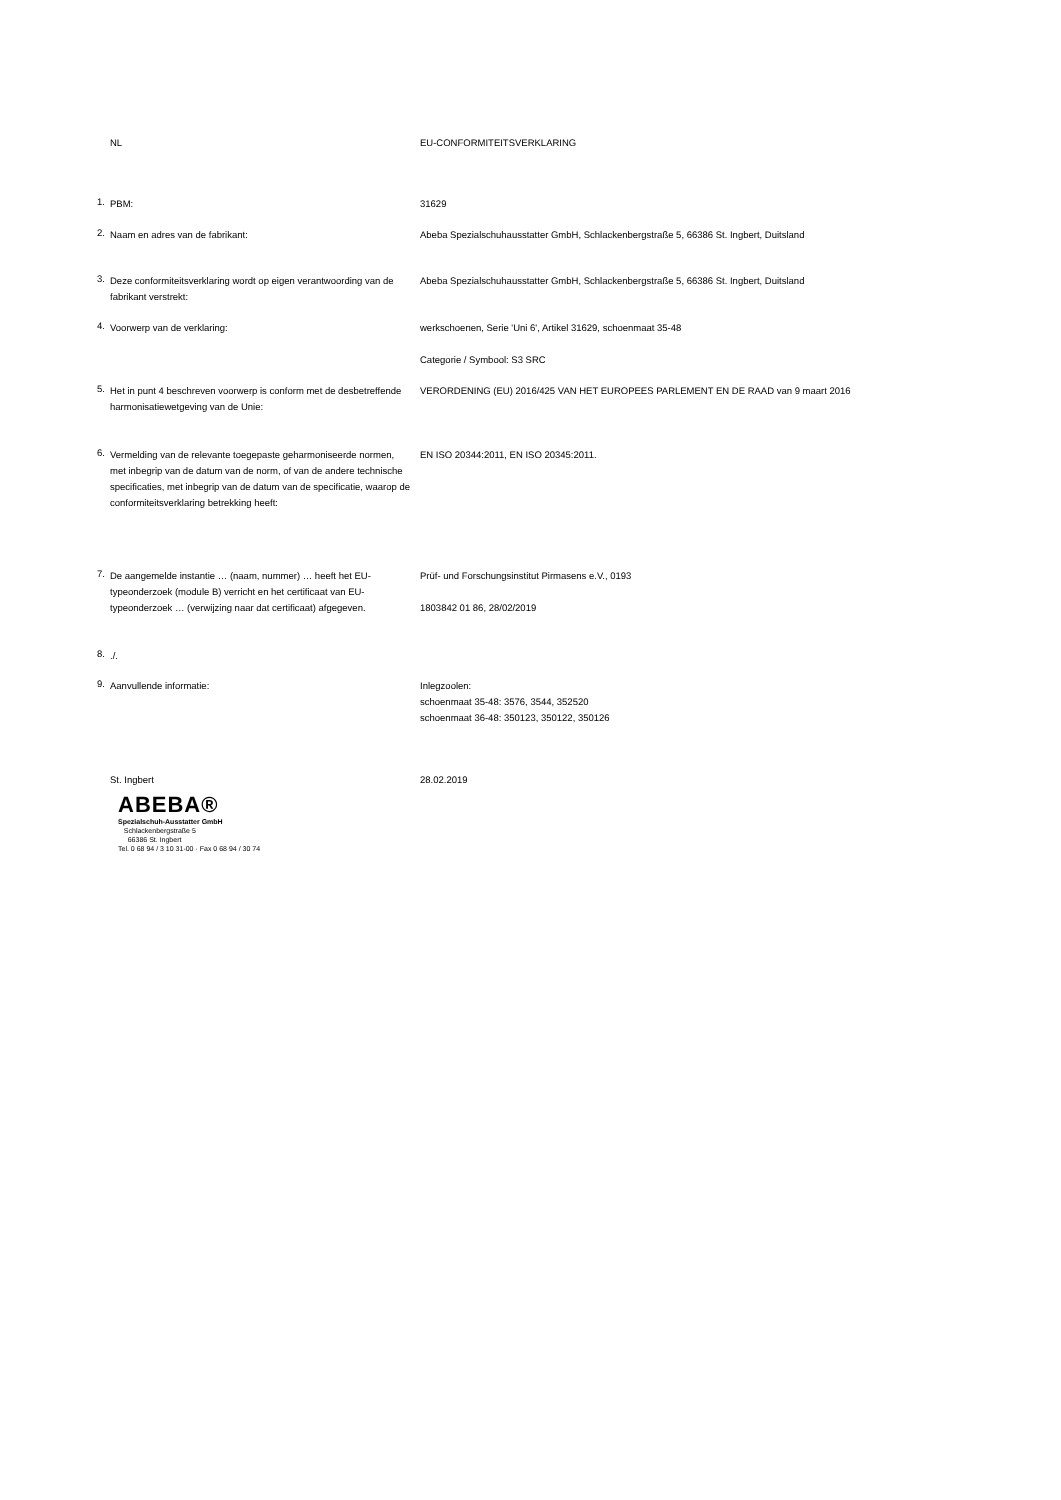NL
EU-CONFORMITEITSVERKLARING
1.
PBM:
31629
2.
Naam en adres van de fabrikant:
Abeba Spezialschuhausstatter GmbH, Schlackenbergstraße 5, 66386 St. Ingbert, Duitsland
3.
Deze conformiteitsverklaring wordt op eigen verantwoording van de fabrikant verstrekt:
Abeba Spezialschuhausstatter GmbH, Schlackenbergstraße 5, 66386 St. Ingbert, Duitsland
4.
Voorwerp van de verklaring:
werkschoenen, Serie 'Uni 6', Artikel 31629, schoenmaat 35-48
Categorie / Symbool: S3 SRC
5.
Het in punt 4 beschreven voorwerp is conform met de desbetreffende harmonisatiewetgeving van de Unie:
VERORDENING (EU) 2016/425 VAN HET EUROPEES PARLEMENT EN DE RAAD van 9 maart 2016
6.
Vermelding van de relevante toegepaste geharmoniseerde normen, met inbegrip van de datum van de norm, of van de andere technische specificaties, met inbegrip van de datum van de specificatie, waarop de conformiteitsverklaring betrekking heeft:
EN ISO 20344:2011, EN ISO 20345:2011.
7.
De aangemelde instantie … (naam, nummer) … heeft het EU-typeonderzoek (module B) verricht en het certificaat van EU-typeonderzoek … (verwijzing naar dat certificaat) afgegeven.
Prüf- und Forschungsinstitut Pirmasens e.V., 0193
1803842 01 86, 28/02/2019
8.
./.
9.
Aanvullende informatie:
Inlegzoolen:
schoenmaat 35-48: 3576, 3544, 352520
schoenmaat 36-48: 350123, 350122, 350126
St. Ingbert
28.02.2019
ABEBA®
Spezialschuh-Ausstatter GmbH
Schlackenbergstraße 5
66386 St. Ingbert
Tel. 0 68 94 / 3 10 31-00 · Fax 0 68 94 / 30 74